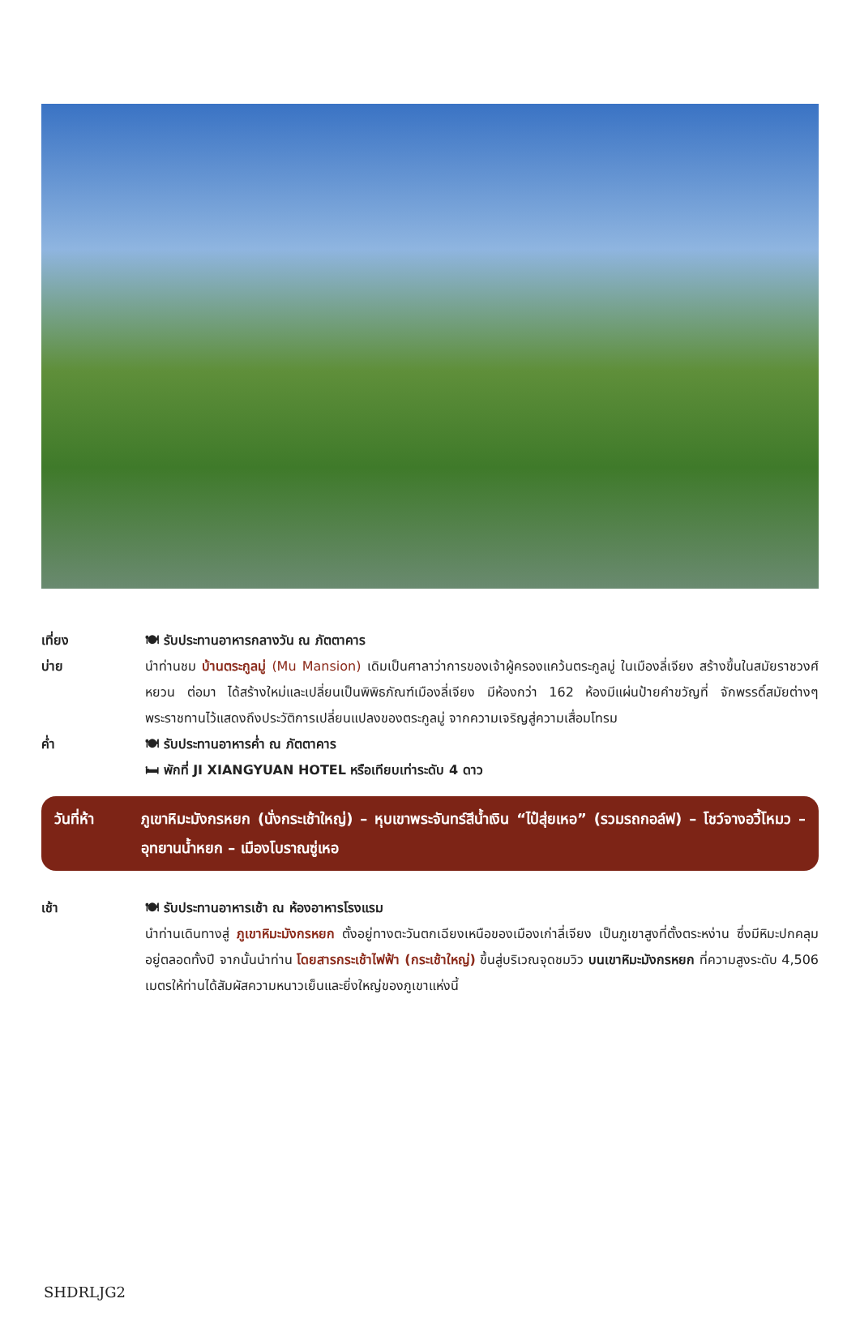เที่ยง 🍽 รับประทานอาหารกลางวัน ณ ภัตตาคาร
บ่าย นำท่านชม บ้านตระกูลมู่ (Mu Mansion) เดิมเป็นศาลาว่าการของเจ้าผู้ครองแคว้นตระกูลมู่ ในเมืองลี่เจียง สร้างขึ้นในสมัยราชวงศ์หยวน ต่อมา ได้สร้างใหม่และเปลี่ยนเป็นพิพิธภัณฑ์เมืองลี่เจียง มีห้องกว่า 162 ห้องมีแผ่นป้ายคำขวัญที่ จักพรรดิ์สมัยต่างๆ พระราชทานไว้แสดงถึงประวัติการเปลี่ยนแปลงของตระกูลมู่ จากความเจริญสู่ความเสื่อมโทรม
ค่ำ 🍽 รับประทานอาหารค่ำ ณ ภัตตาคาร
🛏 พักที่ JI XIANGYUAN HOTEL หรือเทียบเท่าระดับ 4 ดาว
วันที่ห้า ภูเขาหิมะมังกรหยก (นั่งกระเช้าใหญ่) – หุบเขาพระจันทร์สีน้ำเงิน “ไป๋สุ่ยเหอ” (รวมรถกอล์ฟ) – โชว์จางอวี้โหมว – อุทยานน้ำหยก – เมืองโบราณซู่เหอ
เช้า 🍽 รับประทานอาหารเช้า ณ ห้องอาหารโรงแรม
นำท่านเดินทางสู่ ภูเขาหิมะมังกรหยก ตั้งอยู่ทางตะวันตกเฉียงเหนือของเมืองเก่าลี่เจียง เป็นภูเขาสูงที่ตั้งตระหง่าน ซึ่งมีหิมะปกคลุมอยู่ตลอดทั้งปี จากนั้นนำท่าน โดยสารกระเช้าไฟฟ้า (กระเช้าใหญ่) ขึ้นสู่บริเวณจุดชมวิว บนเขาหิมะมังกรหยก ที่ความสูงระดับ 4,506 เมตรให้ท่านได้สัมผัสความหนาวเย็นและยิ่งใหญ่ของภูเขาแห่งนี้
SHDRLJG2